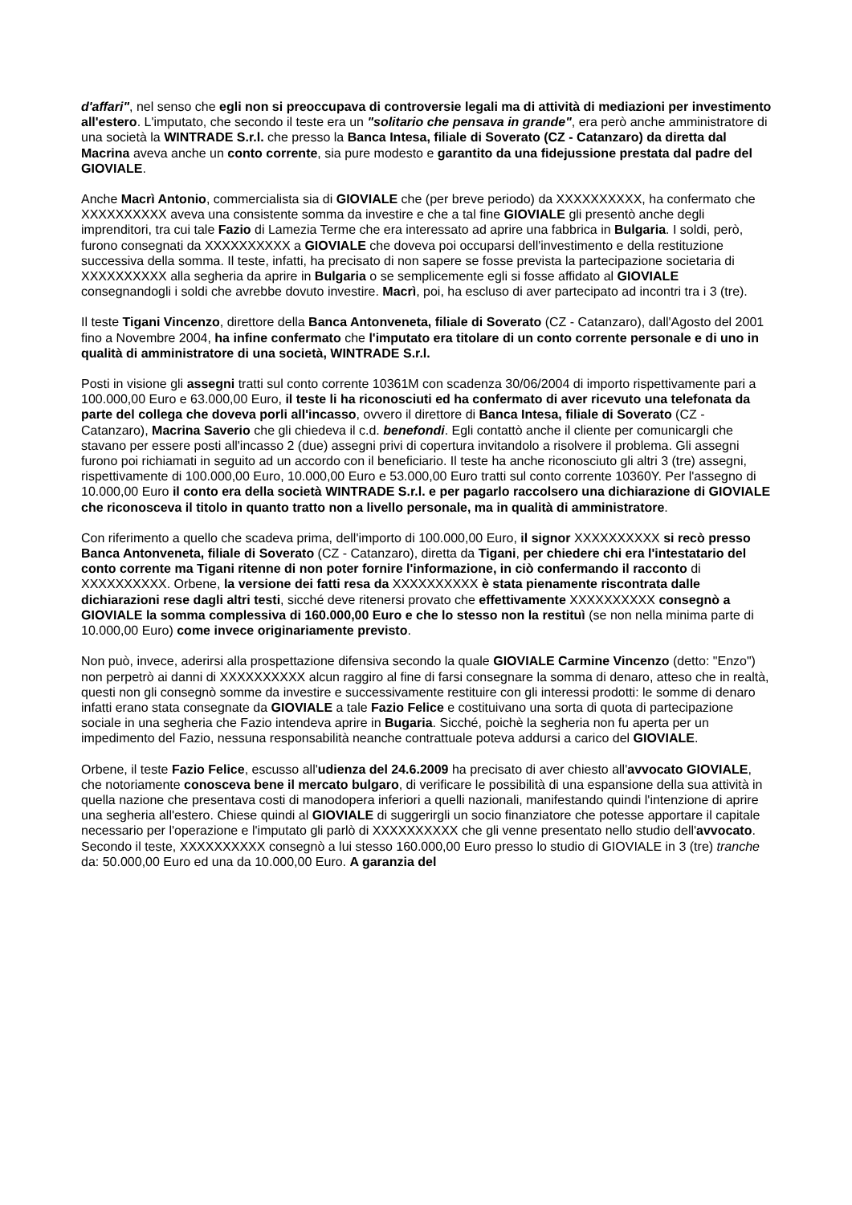d'affari", nel senso che egli non si preoccupava di controversie legali ma di attività di mediazioni per investimento all'estero. L'imputato, che secondo il teste era un "solitario che pensava in grande", era però anche amministratore di una società la WINTRADE S.r.l. che presso la Banca Intesa, filiale di Soverato (CZ - Catanzaro) da diretta dal Macrina aveva anche un conto corrente, sia pure modesto e garantito da una fidejussione prestata dal padre del GIOVIALE.
Anche Macrì Antonio, commercialista sia di GIOVIALE che (per breve periodo) da XXXXXXXXXX, ha confermato che XXXXXXXXXX aveva una consistente somma da investire e che a tal fine GIOVIALE gli presentò anche degli imprenditori, tra cui tale Fazio di Lamezia Terme che era interessato ad aprire una fabbrica in Bulgaria. I soldi, però, furono consegnati da XXXXXXXXXX a GIOVIALE che doveva poi occuparsi dell'investimento e della restituzione successiva della somma. Il teste, infatti, ha precisato di non sapere se fosse prevista la partecipazione societaria di XXXXXXXXXX alla segheria da aprire in Bulgaria o se semplicemente egli si fosse affidato al GIOVIALE consegnandogli i soldi che avrebbe dovuto investire. Macrì, poi, ha escluso di aver partecipato ad incontri tra i 3 (tre).
Il teste Tigani Vincenzo, direttore della Banca Antonveneta, filiale di Soverato (CZ - Catanzaro), dall'Agosto del 2001 fino a Novembre 2004, ha infine confermato che l'imputato era titolare di un conto corrente personale e di uno in qualità di amministratore di una società, WINTRADE S.r.l.
Posti in visione gli assegni tratti sul conto corrente 10361M con scadenza 30/06/2004 di importo rispettivamente pari a 100.000,00 Euro e 63.000,00 Euro, il teste li ha riconosciuti ed ha confermato di aver ricevuto una telefonata da parte del collega che doveva porli all'incasso, ovvero il direttore di Banca Intesa, filiale di Soverato (CZ - Catanzaro), Macrina Saverio che gli chiedeva il c.d. benefondi. Egli contattò anche il cliente per comunicargli che stavano per essere posti all'incasso 2 (due) assegni privi di copertura invitandolo a risolvere il problema. Gli assegni furono poi richiamati in seguito ad un accordo con il beneficiario. Il teste ha anche riconosciuto gli altri 3 (tre) assegni, rispettivamente di 100.000,00 Euro, 10.000,00 Euro e 53.000,00 Euro tratti sul conto corrente 10360Y. Per l'assegno di 10.000,00 Euro il conto era della società WINTRADE S.r.l. e per pagarlo raccolsero una dichiarazione di GIOVIALE che riconosceva il titolo in quanto tratto non a livello personale, ma in qualità di amministratore.
Con riferimento a quello che scadeva prima, dell'importo di 100.000,00 Euro, il signor XXXXXXXXXX si recò presso Banca Antonveneta, filiale di Soverato (CZ - Catanzaro), diretta da Tigani, per chiedere chi era l'intestatario del conto corrente ma Tigani ritenne di non poter fornire l'informazione, in ciò confermando il racconto di XXXXXXXXXX. Orbene, la versione dei fatti resa da XXXXXXXXXX è stata pienamente riscontrata dalle dichiarazioni rese dagli altri testi, sicché deve ritenersi provato che effettivamente XXXXXXXXXX consegnò a GIOVIALE la somma complessiva di 160.000,00 Euro e che lo stesso non la restituì (se non nella minima parte di 10.000,00 Euro) come invece originariamente previsto.
Non può, invece, aderirsi alla prospettazione difensiva secondo la quale GIOVIALE Carmine Vincenzo (detto: "Enzo") non perpetrò ai danni di XXXXXXXXXX alcun raggiro al fine di farsi consegnare la somma di denaro, atteso che in realtà, questi non gli consegnò somme da investire e successivamente restituire con gli interessi prodotti: le somme di denaro infatti erano stata consegnate da GIOVIALE a tale Fazio Felice e costituivano una sorta di quota di partecipazione sociale in una segheria che Fazio intendeva aprire in Bugaria. Sicché, poichè la segheria non fu aperta per un impedimento del Fazio, nessuna responsabilità neanche contrattuale poteva addursi a carico del GIOVIALE.
Orbene, il teste Fazio Felice, escusso all'udienza del 24.6.2009 ha precisato di aver chiesto all'avvocato GIOVIALE, che notoriamente conosceva bene il mercato bulgaro, di verificare le possibilità di una espansione della sua attività in quella nazione che presentava costi di manodopera inferiori a quelli nazionali, manifestando quindi l'intenzione di aprire una segheria all'estero. Chiese quindi al GIOVIALE di suggerirgli un socio finanziatore che potesse apportare il capitale necessario per l'operazione e l'imputato gli parlò di XXXXXXXXXX che gli venne presentato nello studio dell'avvocato. Secondo il teste, XXXXXXXXXX consegnò a lui stesso 160.000,00 Euro presso lo studio di GIOVIALE in 3 (tre) tranche da: 50.000,00 Euro ed una da 10.000,00 Euro. A garanzia del